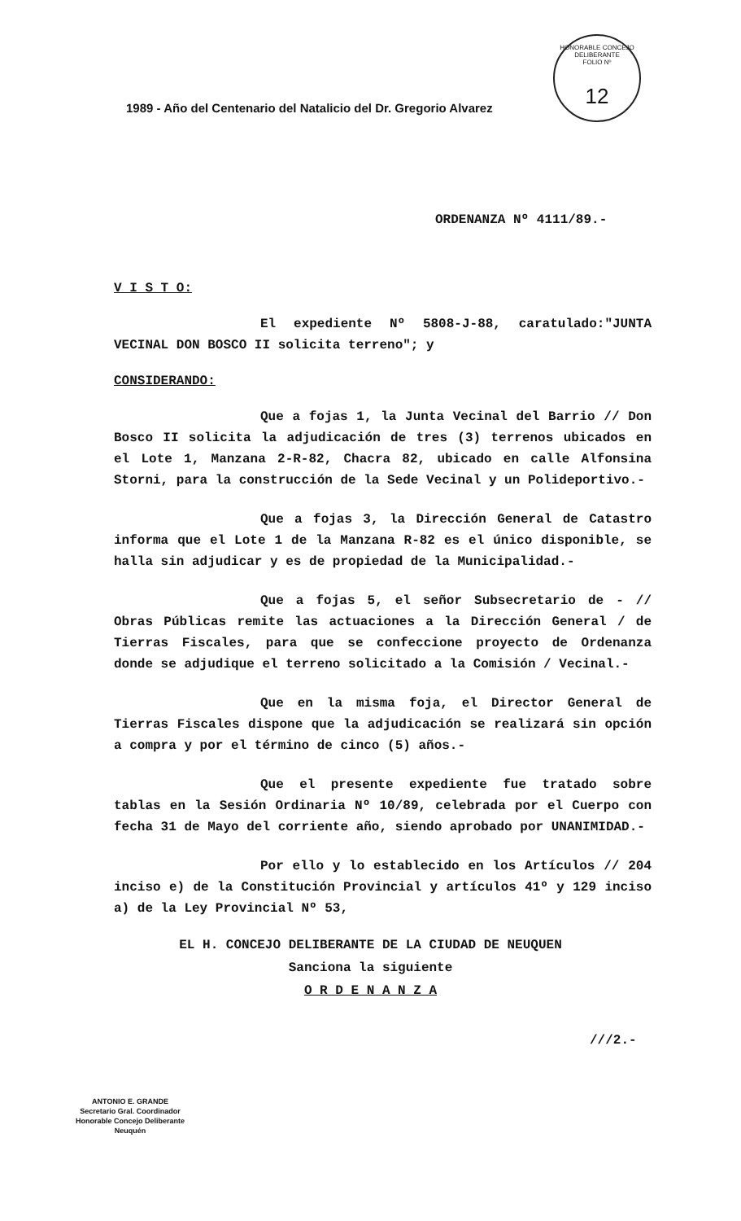HONORABLE CONCEJO DELIBERANTE
FOLIO Nº
12
1989 - Año del Centenario del Natalicio del Dr. Gregorio Alvarez
ORDENANZA Nº 4111/89.-
V I S T O:
El expediente Nº 5808-J-88, caratulado:"JUNTA VECINAL DON BOSCO II solicita terreno"; y
CONSIDERANDO:
Que a fojas 1, la Junta Vecinal del Barrio // Don Bosco II solicita la adjudicación de tres (3) terrenos ubicados en el Lote 1, Manzana 2-R-82, Chacra 82, ubicado en calle Alfonsina Storni, para la construcción de la Sede Vecinal y un Polideportivo.-
Que a fojas 3, la Dirección General de Catastro informa que el Lote 1 de la Manzana R-82 es el único disponible, se halla sin adjudicar y es de propiedad de la Municipalidad.-
Que a fojas 5, el señor Subsecretario de - // Obras Públicas remite las actuaciones a la Dirección General / de Tierras Fiscales, para que se confeccione proyecto de Ordenanza donde se adjudique el terreno solicitado a la Comisión / Vecinal.-
Que en la misma foja, el Director General de Tierras Fiscales dispone que la adjudicación se realizará sin opción a compra y por el término de cinco (5) años.-
Que el presente expediente fue tratado sobre tablas en la Sesión Ordinaria Nº 10/89, celebrada por el Cuerpo con fecha 31 de Mayo del corriente año, siendo aprobado por UNANIMIDAD.-
Por ello y lo establecido en los Artículos // 204 inciso e) de la Constitución Provincial y artículos 41º y 129 inciso a) de la Ley Provincial Nº 53,
EL H. CONCEJO DELIBERANTE DE LA CIUDAD DE NEUQUEN
Sanciona la siguiente
O R D E N A N Z A
///2.-
ANTONIO E. GRANDE
Secretario Gral. Coordinador
Honorable Concejo Deliberante
Neuquén